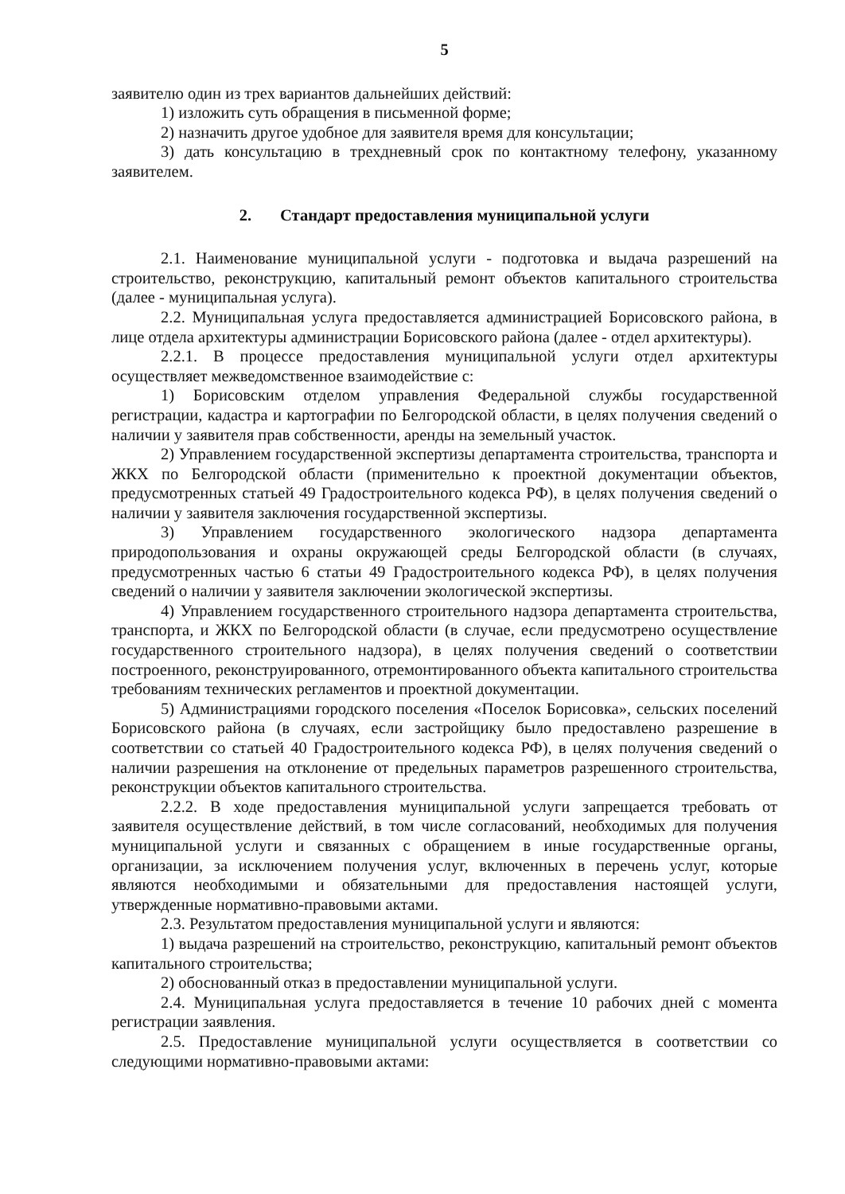5
заявителю один из трех вариантов дальнейших действий:
1) изложить суть обращения в письменной форме;
2) назначить другое удобное для заявителя время для консультации;
3) дать консультацию в трехдневный срок по контактному телефону, указанному заявителем.
2. Стандарт предоставления муниципальной услуги
2.1. Наименование муниципальной услуги - подготовка и выдача разрешений на строительство, реконструкцию, капитальный ремонт объектов капитального строительства (далее - муниципальная услуга).
2.2. Муниципальная услуга предоставляется администрацией Борисовского района, в лице отдела архитектуры администрации Борисовского района (далее - отдел архитектуры).
2.2.1. В процессе предоставления муниципальной услуги отдел архитектуры осуществляет межведомственное взаимодействие с:
1) Борисовским отделом управления Федеральной службы государственной регистрации, кадастра и картографии по Белгородской области, в целях получения сведений о наличии у заявителя прав собственности, аренды на земельный участок.
2) Управлением государственной экспертизы департамента строительства, транспорта и ЖКХ по Белгородской области (применительно к проектной документации объектов, предусмотренных статьей 49 Градостроительного кодекса РФ), в целях получения сведений о наличии у заявителя заключения государственной экспертизы.
3) Управлением государственного экологического надзора департамента природопользования и охраны окружающей среды Белгородской области (в случаях, предусмотренных частью 6 статьи 49 Градостроительного кодекса РФ), в целях получения сведений о наличии у заявителя заключении экологической экспертизы.
4) Управлением государственного строительного надзора департамента строительства, транспорта, и ЖКХ по Белгородской области (в случае, если предусмотрено осуществление государственного строительного надзора), в целях получения сведений о соответствии построенного, реконструированного, отремонтированного объекта капитального строительства требованиям технических регламентов и проектной документации.
5) Администрациями городского поселения «Поселок Борисовка», сельских поселений Борисовского района (в случаях, если застройщику было предоставлено разрешение в соответствии со статьей 40 Градостроительного кодекса РФ), в целях получения сведений о наличии разрешения на отклонение от предельных параметров разрешенного строительства, реконструкции объектов капитального строительства.
2.2.2. В ходе предоставления муниципальной услуги запрещается требовать от заявителя осуществление действий, в том числе согласований, необходимых для получения муниципальной услуги и связанных с обращением в иные государственные органы, организации, за исключением получения услуг, включенных в перечень услуг, которые являются необходимыми и обязательными для предоставления настоящей услуги, утвержденные нормативно-правовыми актами.
2.3. Результатом предоставления муниципальной услуги и являются:
1) выдача разрешений на строительство, реконструкцию, капитальный ремонт объектов капитального строительства;
2) обоснованный отказ в предоставлении муниципальной услуги.
2.4. Муниципальная услуга предоставляется в течение 10 рабочих дней с момента регистрации заявления.
2.5. Предоставление муниципальной услуги осуществляется в соответствии со следующими нормативно-правовыми актами: